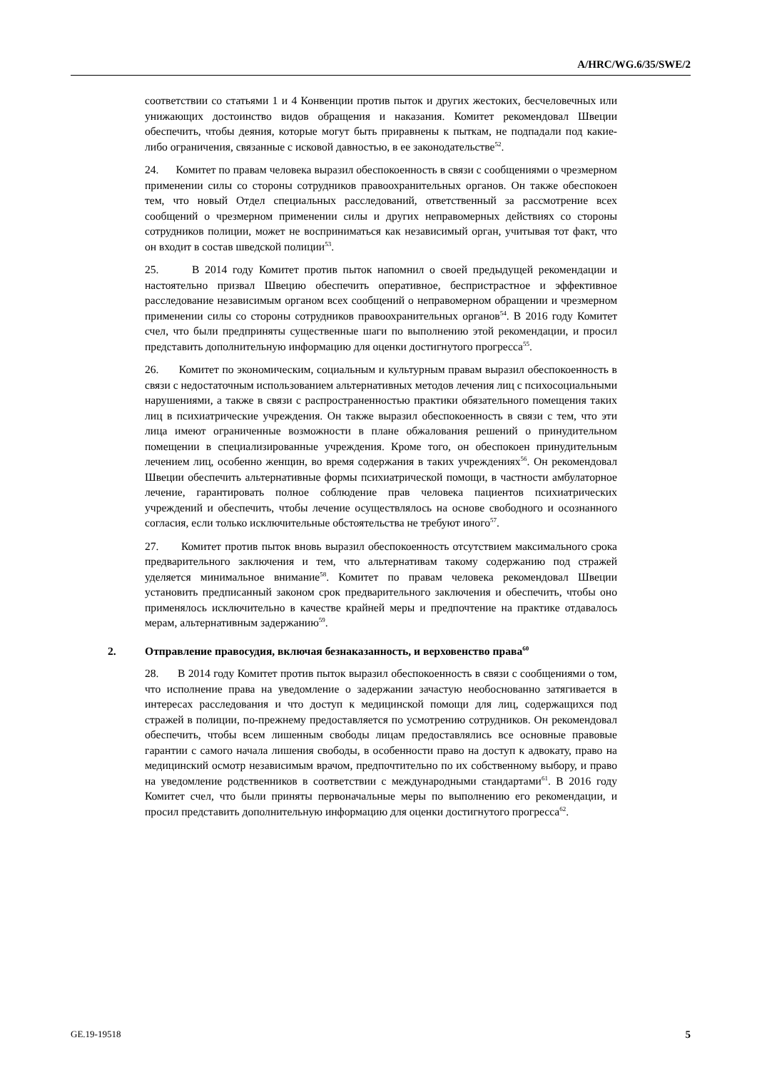A/HRC/WG.6/35/SWE/2
соответствии со статьями 1 и 4 Конвенции против пыток и других жестоких, бесчеловечных или унижающих достоинство видов обращения и наказания. Комитет рекомендовал Швеции обеспечить, чтобы деяния, которые могут быть приравнены к пыткам, не подпадали под какие-либо ограничения, связанные с исковой давностью, в ее законодательстве<sup>52</sup>.
24. Комитет по правам человека выразил обеспокоенность в связи с сообщениями о чрезмерном применении силы со стороны сотрудников правоохранительных органов. Он также обеспокоен тем, что новый Отдел специальных расследований, ответственный за рассмотрение всех сообщений о чрезмерном применении силы и других неправомерных действиях со стороны сотрудников полиции, может не восприниматься как независимый орган, учитывая тот факт, что он входит в состав шведской полиции<sup>53</sup>.
25. В 2014 году Комитет против пыток напомнил о своей предыдущей рекомендации и настоятельно призвал Швецию обеспечить оперативное, беспристрастное и эффективное расследование независимым органом всех сообщений о неправомерном обращении и чрезмерном применении силы со стороны сотрудников правоохранительных органов<sup>54</sup>. В 2016 году Комитет счел, что были предприняты существенные шаги по выполнению этой рекомендации, и просил представить дополнительную информацию для оценки достигнутого прогресса<sup>55</sup>.
26. Комитет по экономическим, социальным и культурным правам выразил обеспокоенность в связи с недостаточным использованием альтернативных методов лечения лиц с психосоциальными нарушениями, а также в связи с распространенностью практики обязательного помещения таких лиц в психиатрические учреждения. Он также выразил обеспокоенность в связи с тем, что эти лица имеют ограниченные возможности в плане обжалования решений о принудительном помещении в специализированные учреждения. Кроме того, он обеспокоен принудительным лечением лиц, особенно женщин, во время содержания в таких учреждениях<sup>56</sup>. Он рекомендовал Швеции обеспечить альтернативные формы психиатрической помощи, в частности амбулаторное лечение, гарантировать полное соблюдение прав человека пациентов психиатрических учреждений и обеспечить, чтобы лечение осуществлялось на основе свободного и осознанного согласия, если только исключительные обстоятельства не требуют иного<sup>57</sup>.
27. Комитет против пыток вновь выразил обеспокоенность отсутствием максимального срока предварительного заключения и тем, что альтернативам такому содержанию под стражей уделяется минимальное внимание<sup>58</sup>. Комитет по правам человека рекомендовал Швеции установить предписанный законом срок предварительного заключения и обеспечить, чтобы оно применялось исключительно в качестве крайней меры и предпочтение на практике отдавалось мерам, альтернативным задержанию<sup>59</sup>.
2. Отправление правосудия, включая безнаказанность, и верховенство права<sup>60</sup>
28. В 2014 году Комитет против пыток выразил обеспокоенность в связи с сообщениями о том, что исполнение права на уведомление о задержании зачастую необоснованно затягивается в интересах расследования и что доступ к медицинской помощи для лиц, содержащихся под стражей в полиции, по-прежнему предоставляется по усмотрению сотрудников. Он рекомендовал обеспечить, чтобы всем лишенным свободы лицам предоставлялись все основные правовые гарантии с самого начала лишения свободы, в особенности право на доступ к адвокату, право на медицинский осмотр независимым врачом, предпочтительно по их собственному выбору, и право на уведомление родственников в соответствии с международными стандартами<sup>61</sup>. В 2016 году Комитет счел, что были приняты первоначальные меры по выполнению его рекомендации, и просил представить дополнительную информацию для оценки достигнутого прогресса<sup>62</sup>.
GE.19-19518 5